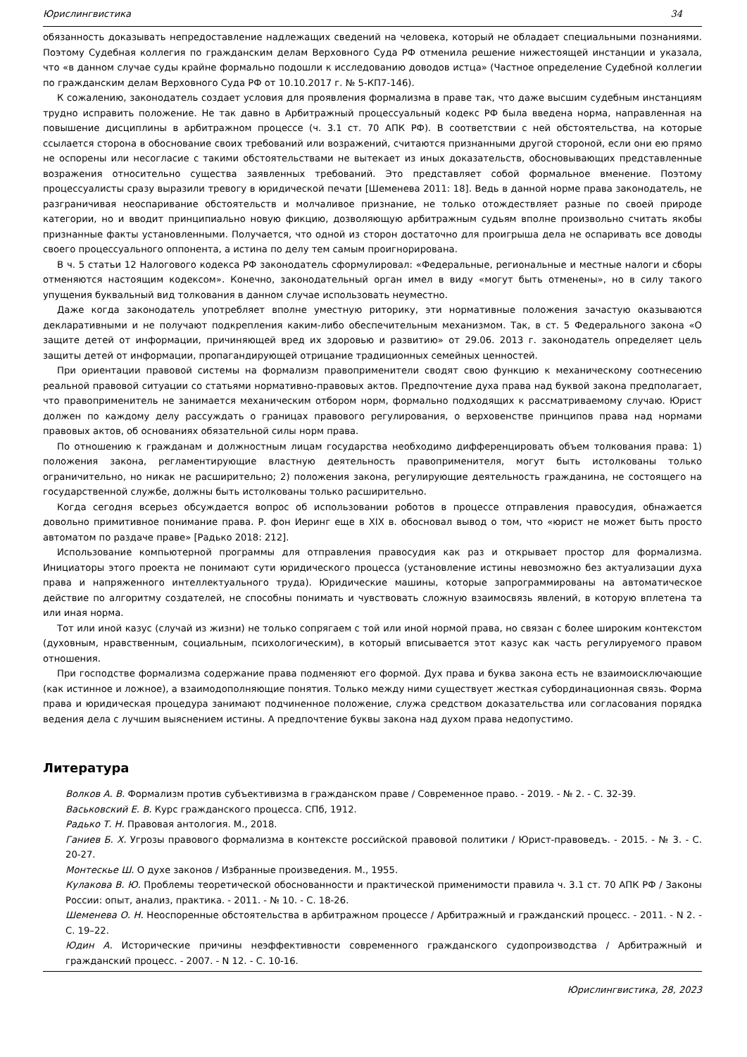Юрислингвистика 34
обязанность доказывать непредоставление надлежащих сведений на человека, который не обладает специальными познаниями. Поэтому Судебная коллегия по гражданским делам Верховного Суда РФ отменила решение нижестоящей инстанции и указала, что «в данном случае суды крайне формально подошли к исследованию доводов истца» (Частное определение Судебной коллегии по гражданским делам Верховного Суда РФ от 10.10.2017 г. № 5-КП7-146).
К сожалению, законодатель создает условия для проявления формализма в праве так, что даже высшим судебным инстанциям трудно исправить положение. Не так давно в Арбитражный процессуальный кодекс РФ была введена норма, направленная на повышение дисциплины в арбитражном процессе (ч. 3.1 ст. 70 АПК РФ). В соответствии с ней обстоятельства, на которые ссылается сторона в обоснование своих требований или возражений, считаются признанными другой стороной, если они ею прямо не оспорены или несогласие с такими обстоятельствами не вытекает из иных доказательств, обосновывающих представленные возражения относительно существа заявленных требований. Это представляет собой формальное вменение. Поэтому процессуалисты сразу выразили тревогу в юридической печати [Шеменева 2011: 18]. Ведь в данной норме права законодатель, не разграничивая неоспаривание обстоятельств и молчаливое признание, не только отождествляет разные по своей природе категории, но и вводит принципиально новую фикцию, дозволяющую арбитражным судьям вполне произвольно считать якобы признанные факты установленными. Получается, что одной из сторон достаточно для проигрыша дела не оспаривать все доводы своего процессуального оппонента, а истина по делу тем самым проигнорирована.
В ч. 5 статьи 12 Налогового кодекса РФ законодатель сформулировал: «Федеральные, региональные и местные налоги и сборы отменяются настоящим кодексом». Конечно, законодательный орган имел в виду «могут быть отменены», но в силу такого упущения буквальный вид толкования в данном случае использовать неуместно.
Даже когда законодатель употребляет вполне уместную риторику, эти нормативные положения зачастую оказываются декларативными и не получают подкрепления каким-либо обеспечительным механизмом. Так, в ст. 5 Федерального закона «О защите детей от информации, причиняющей вред их здоровью и развитию» от 29.06. 2013 г. законодатель определяет цель защиты детей от информации, пропагандирующей отрицание традиционных семейных ценностей.
При ориентации правовой системы на формализм правоприменители сводят свою функцию к механическому соотнесению реальной правовой ситуации со статьями нормативно-правовых актов. Предпочтение духа права над буквой закона предполагает, что правоприменитель не занимается механическим отбором норм, формально подходящих к рассматриваемому случаю. Юрист должен по каждому делу рассуждать о границах правового регулирования, о верховенстве принципов права над нормами правовых актов, об основаниях обязательной силы норм права.
По отношению к гражданам и должностным лицам государства необходимо дифференцировать объем толкования права: 1) положения закона, регламентирующие властную деятельность правоприменителя, могут быть истолкованы только ограничительно, но никак не расширительно; 2) положения закона, регулирующие деятельность гражданина, не состоящего на государственной службе, должны быть истолкованы только расширительно.
Когда сегодня всерьез обсуждается вопрос об использовании роботов в процессе отправления правосудия, обнажается довольно примитивное понимание права. Р. фон Иеринг еще в XIX в. обосновал вывод о том, что «юрист не может быть просто автоматом по раздаче праве» [Радько 2018: 212].
Использование компьютерной программы для отправления правосудия как раз и открывает простор для формализма. Инициаторы этого проекта не понимают сути юридического процесса (установление истины невозможно без актуализации духа права и напряженного интеллектуального труда). Юридические машины, которые запрограммированы на автоматическое действие по алгоритму создателей, не способны понимать и чувствовать сложную взаимосвязь явлений, в которую вплетена та или иная норма.
Тот или иной казус (случай из жизни) не только сопрягаем с той или иной нормой права, но связан с более широким контекстом (духовным, нравственным, социальным, психологическим), в который вписывается этот казус как часть регулируемого правом отношения.
При господстве формализма содержание права подменяют его формой. Дух права и буква закона есть не взаимоисключающие (как истинное и ложное), а взаимодополняющие понятия. Только между ними существует жесткая субординационная связь. Форма права и юридическая процедура занимают подчиненное положение, служа средством доказательства или согласования порядка ведения дела с лучшим выяснением истины. А предпочтение буквы закона над духом права недопустимо.
Литература
Волков А. В. Формализм против субъективизма в гражданском праве / Современное право. - 2019. - № 2. - С. 32-39.
Васьковский Е. В. Курс гражданского процесса. СПб, 1912.
Радько Т. Н. Правовая антология. М., 2018.
Ганиев Б. Х. Угрозы правового формализма в контексте российской правовой политики / Юрист-правоведъ. - 2015. - № 3. - С. 20-27.
Монтескье Ш. О духе законов / Избранные произведения. М., 1955.
Кулакова В. Ю. Проблемы теоретической обоснованности и практической применимости правила ч. 3.1 ст. 70 АПК РФ / Законы России: опыт, анализ, практика. - 2011. - № 10. - С. 18-26.
Шеменева О. Н. Неоспоренные обстоятельства в арбитражном процессе / Арбитражный и гражданский процесс. - 2011. - N 2. - С. 19–22.
Юдин А. Исторические причины неэффективности современного гражданского судопроизводства / Арбитражный и гражданский процесс. - 2007. - N 12. - С. 10-16.
Юрислингвистика, 28, 2023